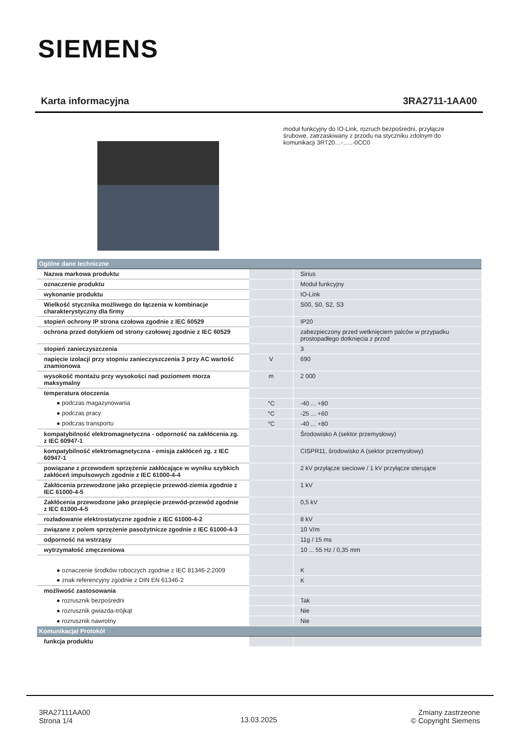SIEMENS
Karta informacyjna 3RA2711-1AA00
moduł funkcyjny do IO-Link, rozruch bezpośredni, przyłącze śrubowe, zatrzaskiwany z przodu na styczniku zdolnym do komunikacji 3RT20…-…..-0CC0
| Ogólne dane techniczne | | |
| Nazwa markowa produktu | | Sirius |
| oznaczenie produktu | | Moduł funkcyjny |
| wykonanie produktu | | IO-Link |
| Wielkość stycznika możliwego do łączenia w kombinacje charakterystyczny dla firmy | | S00, S0, S2, S3 |
| stopień ochrony IP strona czołowa zgodnie z IEC 60529 | | IP20 |
| ochrona przed dotykiem od strony czołowej zgodnie z IEC 60529 | | zabezpieczony przed wetknięciem palców w przypadku prostopadłego dotknięcia z przod |
| stopień zanieczyszczenia | | 3 |
| napięcie izolacji przy stopniu zanieczyszczenia 3 przy AC wartość znamionowa | V | 690 |
| wysokość montażu przy wysokości nad poziomem morza maksymalny | m | 2 000 |
| temperatura otoczenia | | |
| ● podczas magazynowania | °C | -40 ... +80 |
| ● podczas pracy | °C | -25 ... +60 |
| ● podczas transportu | °C | -40 ... +80 |
| kompatybilność elektromagnetyczna - odporność na zakłócenia zg. z IEC 60947-1 | | Środowisko A (sektor przemysłowy) |
| kompatybilność elektromagnetyczna - emisja zakłóceń zg. z IEC 60947-1 | | CISPR11, środowisko A (sektor przemysłowy) |
| powiązane z przewodem sprzężenie zakłócające w wyniku szybkich zakłóceń impulsowych zgodnie z IEC 61000-4-4 | | 2 kV przyłącze sieciowe / 1 kV przyłącze sterujące |
| Zakłócenia przewodzone jako przepięcie przewód-ziemia zgodnie z IEC 61000-4-5 | | 1 kV |
| Zakłócenia przewodzone jako przepięcie przewód-przewód zgodnie z IEC 61000-4-5 | | 0,5 kV |
| rozładowanie elektrostatyczne zgodnie z IEC 61000-4-2 | | 8 kV |
| związane z polem sprzężenie pasożytnicze zgodnie z IEC 61000-4-3 | | 10 V/m |
| odporność na wstrząsy | | 11g / 15 ms |
| wytrzymałość zmęczeniowa | | 10 ... 55 Hz / 0,35 mm |
| ● oznaczenie środków roboczych zgodnie z IEC 81346-2:2009 | | K |
| ● znak referencyjny zgodnie z DIN EN 61346-2 | | K |
| możliwość zastosowania | | |
| ● rozrusznik bezpośredni | | Tak |
| ● rozrusznik gwiazda-trójkąt | | Nie |
| ● rozrusznik nawrotny | | Nie |
| Komunikacja/ Protokół | | |
| funkcja produktu | | |
3RA27111AA00
Strona 1/4
13.03.2025
Zmiany zastrzeone
© Copyright Siemens